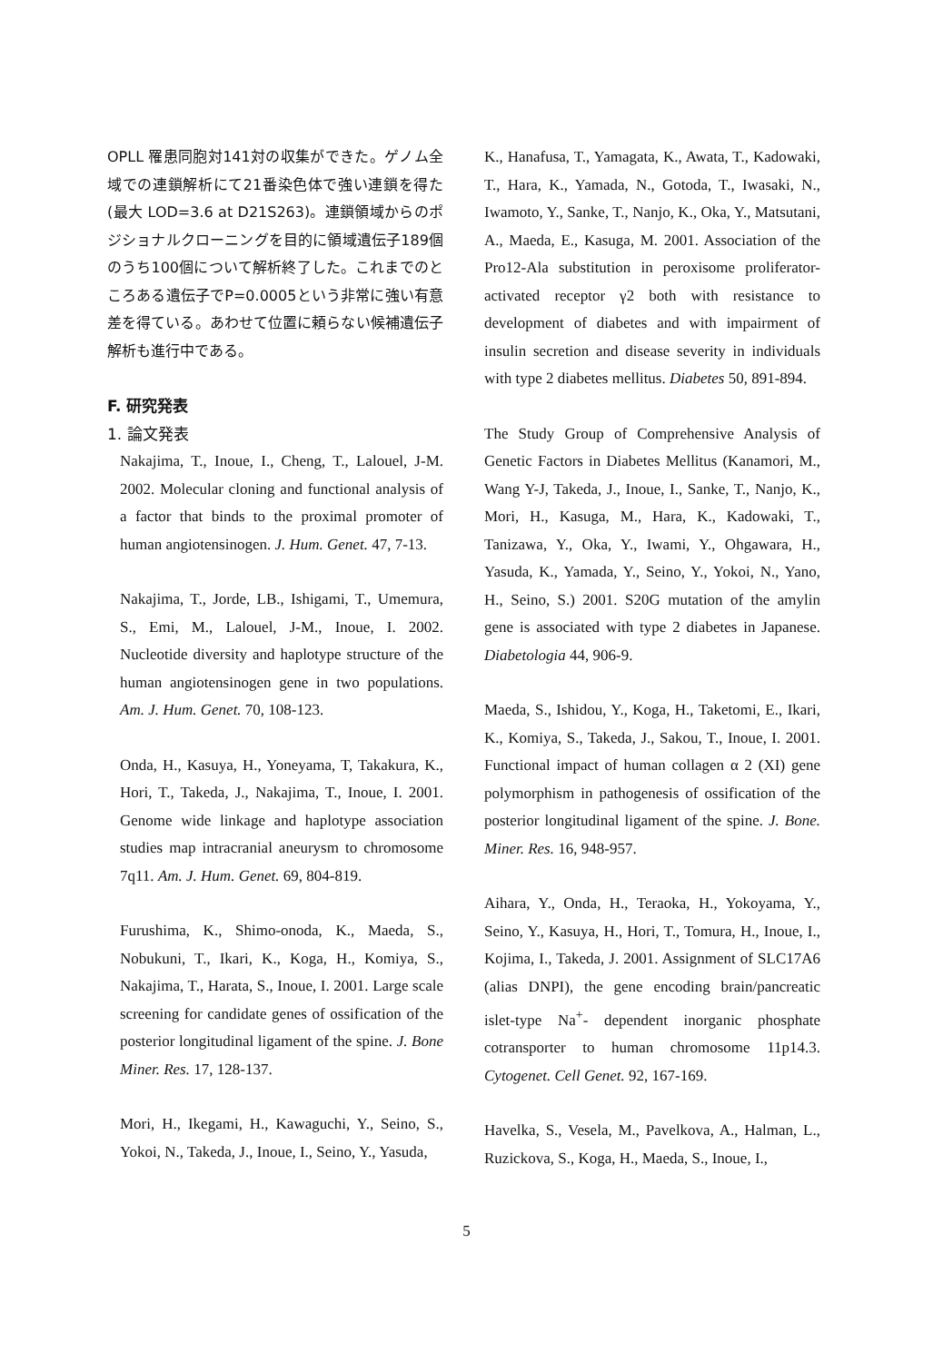OPLL 罹患同胞対141対の収集ができた。ゲノム全域での連鎖解析にて21番染色体で強い連鎖を得た(最大 LOD=3.6 at D21S263)。連鎖領域からのポジショナルクローニングを目的に領域遺伝子189個のうち100個について解析終了した。これまでのところある遺伝子でP=0.0005という非常に強い有意差を得ている。あわせて位置に頼らない候補遺伝子解析も進行中である。
F. 研究発表
1. 論文発表
Nakajima, T., Inoue, I., Cheng, T., Lalouel, J-M. 2002. Molecular cloning and functional analysis of a factor that binds to the proximal promoter of human angiotensinogen. J. Hum. Genet. 47, 7-13.
Nakajima, T., Jorde, LB., Ishigami, T., Umemura, S., Emi, M., Lalouel, J-M., Inoue, I. 2002. Nucleotide diversity and haplotype structure of the human angiotensinogen gene in two populations. Am. J. Hum. Genet. 70, 108-123.
Onda, H., Kasuya, H., Yoneyama, T, Takakura, K., Hori, T., Takeda, J., Nakajima, T., Inoue, I. 2001. Genome wide linkage and haplotype association studies map intracranial aneurysm to chromosome 7q11. Am. J. Hum. Genet. 69, 804-819.
Furushima, K., Shimo-onoda, K., Maeda, S., Nobukuni, T., Ikari, K., Koga, H., Komiya, S., Nakajima, T., Harata, S., Inoue, I. 2001. Large scale screening for candidate genes of ossification of the posterior longitudinal ligament of the spine. J. Bone Miner. Res. 17, 128-137.
Mori, H., Ikegami, H., Kawaguchi, Y., Seino, S., Yokoi, N., Takeda, J., Inoue, I., Seino, Y., Yasuda,
K., Hanafusa, T., Yamagata, K., Awata, T., Kadowaki, T., Hara, K., Yamada, N., Gotoda, T., Iwasaki, N., Iwamoto, Y., Sanke, T., Nanjo, K., Oka, Y., Matsutani, A., Maeda, E., Kasuga, M. 2001. Association of the Pro12-Ala substitution in peroxisome proliferator-activated receptor γ2 both with resistance to development of diabetes and with impairment of insulin secretion and disease severity in individuals with type 2 diabetes mellitus. Diabetes 50, 891-894.
The Study Group of Comprehensive Analysis of Genetic Factors in Diabetes Mellitus (Kanamori, M., Wang Y-J, Takeda, J., Inoue, I., Sanke, T., Nanjo, K., Mori, H., Kasuga, M., Hara, K., Kadowaki, T., Tanizawa, Y., Oka, Y., Iwami, Y., Ohgawara, H., Yasuda, K., Yamada, Y., Seino, Y., Yokoi, N., Yano, H., Seino, S.) 2001. S20G mutation of the amylin gene is associated with type 2 diabetes in Japanese. Diabetologia 44, 906-9.
Maeda, S., Ishidou, Y., Koga, H., Taketomi, E., Ikari, K., Komiya, S., Takeda, J., Sakou, T., Inoue, I. 2001. Functional impact of human collagen α 2 (XI) gene polymorphism in pathogenesis of ossification of the posterior longitudinal ligament of the spine. J. Bone. Miner. Res. 16, 948-957.
Aihara, Y., Onda, H., Teraoka, H., Yokoyama, Y., Seino, Y., Kasuya, H., Hori, T., Tomura, H., Inoue, I., Kojima, I., Takeda, J. 2001. Assignment of SLC17A6 (alias DNPI), the gene encoding brain/pancreatic islet-type Na<sup>+</sup>- dependent inorganic phosphate cotransporter to human chromosome 11p14.3. Cytogenet. Cell Genet. 92, 167-169.
Havelka, S., Vesela, M., Pavelkova, A., Halman, L., Ruzickova, S., Koga, H., Maeda, S., Inoue, I.,
5